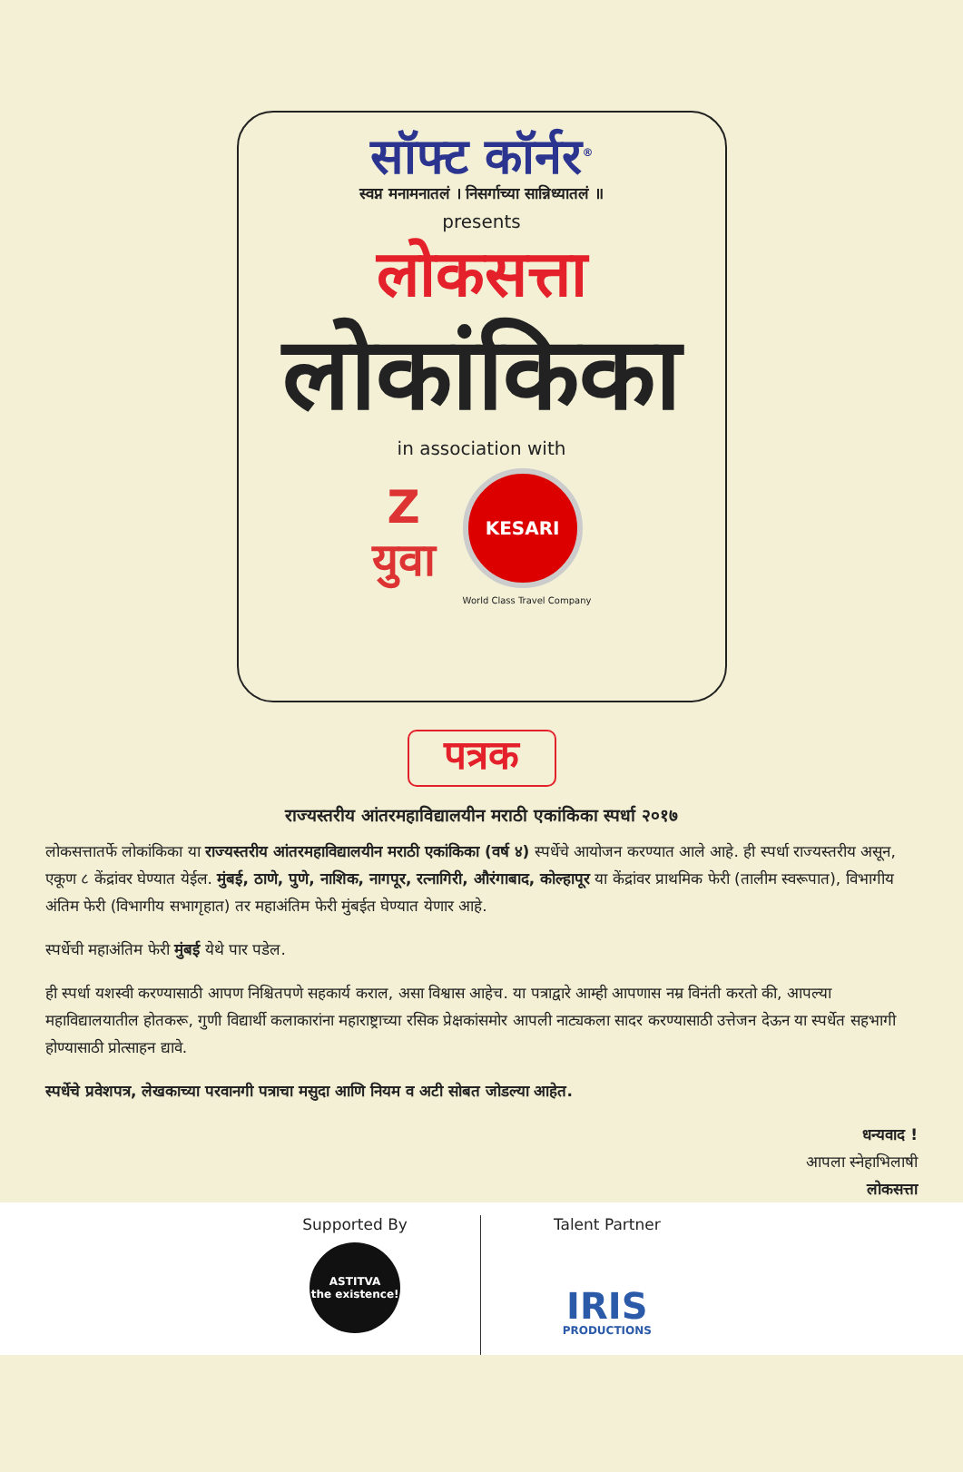सॉफ्ट कॉर्नर<sup>®</sup>
स्वप्न मनामनातलं । निसर्गाच्या सान्निध्यातलं ॥
presents
लोकसत्ता
लोकांकिका
in association with
Z
युवा
KESARI
World Class Travel Company
पत्रक
राज्यस्तरीय आंतरमहाविद्यालयीन मराठी एकांकिका स्पर्धा २०१७
लोकसत्तातर्फे लोकांकिका या राज्यस्तरीय आंतरमहाविद्यालयीन मराठी एकांकिका (वर्ष ४) स्पर्धेचे आयोजन करण्यात आले आहे. ही स्पर्धा राज्यस्तरीय असून, एकूण ८ केंद्रांवर घेण्यात येईल. मुंबई, ठाणे, पुणे, नाशिक, नागपूर, रत्नागिरी, औरंगाबाद, कोल्हापूर या केंद्रांवर प्राथमिक फेरी (तालीम स्वरूपात), विभागीय अंतिम फेरी (विभागीय सभागृहात) तर महाअंतिम फेरी मुंबईत घेण्यात येणार आहे.
स्पर्धेची महाअंतिम फेरी मुंबई येथे पार पडेल.
ही स्पर्धा यशस्वी करण्यासाठी आपण निश्चितपणे सहकार्य कराल, असा विश्वास आहेच. या पत्राद्वारे आम्ही आपणास नम्र विनंती करतो की, आपल्या महाविद्यालयातील होतकरू, गुणी विद्यार्थी कलाकारांना महाराष्ट्राच्या रसिक प्रेक्षकांसमोर आपली नाट्यकला सादर करण्यासाठी उत्तेजन देऊन या स्पर्धेत सहभागी होण्यासाठी प्रोत्साहन द्यावे.
स्पर्धेचे प्रवेशपत्र, लेखकाच्या परवानगी पत्राचा मसुदा आणि नियम व अटी सोबत जोडल्या आहेत.
धन्यवाद !
आपला स्नेहाभिलाषी
लोकसत्ता
Supported By
ASTITVA
the existence!
Talent Partner
IRIS
PRODUCTIONS